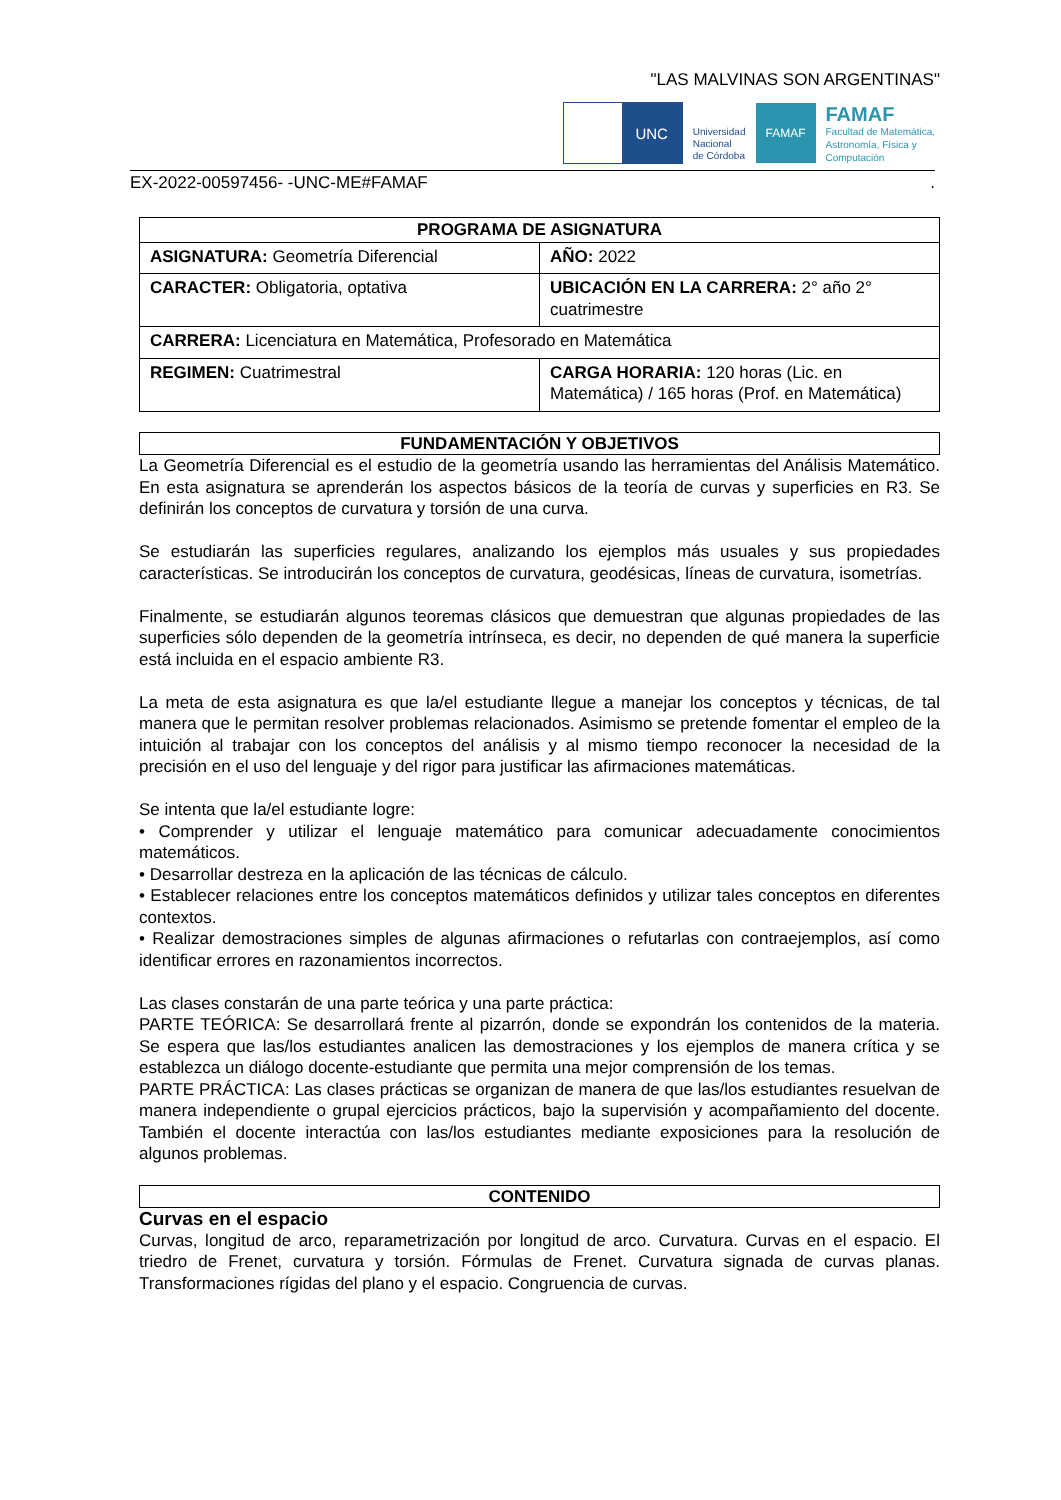"LAS MALVINAS SON ARGENTINAS"
UNC
Universidad
Nacional
de Córdoba
FAMAF
FAMAF
Facultad de Matemática,
Astronomía, Física y
Computación
EX-2022-00597456- -UNC-ME#FAMAF.
| PROGRAMA DE ASIGNATURA | |
| --- | --- |
| ASIGNATURA: Geometría Diferencial | AÑO: 2022 |
| CARACTER: Obligatoria, optativa | UBICACIÓN EN LA CARRERA: 2° año 2° cuatrimestre |
| CARRERA: Licenciatura en Matemática, Profesorado en Matemática | |
| REGIMEN: Cuatrimestral | CARGA HORARIA: 120 horas (Lic. en Matemática) / 165 horas (Prof. en Matemática) |
FUNDAMENTACIÓN Y OBJETIVOS
La Geometría Diferencial es el estudio de la geometría usando las herramientas del Análisis Matemático. En esta asignatura se aprenderán los aspectos básicos de la teoría de curvas y superficies en R3. Se definirán los conceptos de curvatura y torsión de una curva.
Se estudiarán las superficies regulares, analizando los ejemplos más usuales y sus propiedades características. Se introducirán los conceptos de curvatura, geodésicas, líneas de curvatura, isometrías.
Finalmente, se estudiarán algunos teoremas clásicos que demuestran que algunas propiedades de las superficies sólo dependen de la geometría intrínseca, es decir, no dependen de qué manera la superficie está incluida en el espacio ambiente R3.
La meta de esta asignatura es que la/el estudiante llegue a manejar los conceptos y técnicas, de tal manera que le permitan resolver problemas relacionados. Asimismo se pretende fomentar el empleo de la intuición al trabajar con los conceptos del análisis y al mismo tiempo reconocer la necesidad de la precisión en el uso del lenguaje y del rigor para justificar las afirmaciones matemáticas.
Se intenta que la/el estudiante logre:
• Comprender y utilizar el lenguaje matemático para comunicar adecuadamente conocimientos matemáticos.
• Desarrollar destreza en la aplicación de las técnicas de cálculo.
• Establecer relaciones entre los conceptos matemáticos definidos y utilizar tales conceptos en diferentes contextos.
• Realizar demostraciones simples de algunas afirmaciones o refutarlas con contraejemplos, así como identificar errores en razonamientos incorrectos.
Las clases constarán de una parte teórica y una parte práctica:
PARTE TEÓRICA: Se desarrollará frente al pizarrón, donde se expondrán los contenidos de la materia. Se espera que las/los estudiantes analicen las demostraciones y los ejemplos de manera crítica y se establezca un diálogo docente-estudiante que permita una mejor comprensión de los temas.
PARTE PRÁCTICA: Las clases prácticas se organizan de manera de que las/los estudiantes resuelvan de manera independiente o grupal ejercicios prácticos, bajo la supervisión y acompañamiento del docente. También el docente interactúa con las/los estudiantes mediante exposiciones para la resolución de algunos problemas.
CONTENIDO
Curvas en el espacio
Curvas, longitud de arco, reparametrización por longitud de arco. Curvatura. Curvas en el espacio. El triedro de Frenet, curvatura y torsión. Fórmulas de Frenet. Curvatura signada de curvas planas. Transformaciones rígidas del plano y el espacio. Congruencia de curvas.